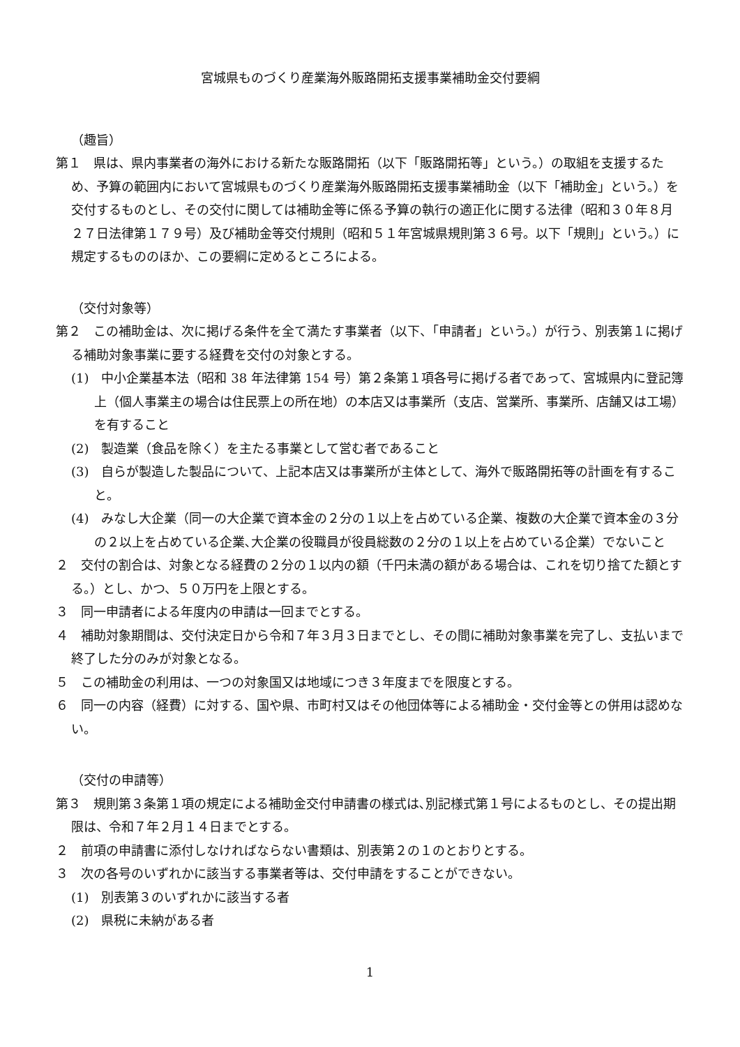宮城県ものづくり産業海外販路開拓支援事業補助金交付要綱
（趣旨）
第１　県は、県内事業者の海外における新たな販路開拓（以下「販路開拓等」という。）の取組を支援するため、予算の範囲内において宮城県ものづくり産業海外販路開拓支援事業補助金（以下「補助金」という。）を交付するものとし、その交付に関しては補助金等に係る予算の執行の適正化に関する法律（昭和３０年８月２７日法律第１７９号）及び補助金等交付規則（昭和５１年宮城県規則第３６号。以下「規則」という。）に規定するもののほか、この要綱に定めるところによる。
（交付対象等）
第２　この補助金は、次に掲げる条件を全て満たす事業者（以下、「申請者」という。）が行う、別表第１に掲げる補助対象事業に要する経費を交付の対象とする。
(1)　中小企業基本法（昭和 38 年法律第 154 号）第２条第１項各号に掲げる者であって、宮城県内に登記簿上（個人事業主の場合は住民票上の所在地）の本店又は事業所（支店、営業所、事業所、店舗又は工場）を有すること
(2)　製造業（食品を除く）を主たる事業として営む者であること
(3)　自らが製造した製品について、上記本店又は事業所が主体として、海外で販路開拓等の計画を有すること。
(4)　みなし大企業（同一の大企業で資本金の２分の１以上を占めている企業、複数の大企業で資本金の３分の２以上を占めている企業､大企業の役職員が役員総数の２分の１以上を占めている企業）でないこと
２　交付の割合は、対象となる経費の２分の１以内の額（千円未満の額がある場合は、これを切り捨てた額とする。）とし、かつ、５０万円を上限とする。
３　同一申請者による年度内の申請は一回までとする。
４　補助対象期間は、交付決定日から令和７年３月３日までとし、その間に補助対象事業を完了し、支払いまで終了した分のみが対象となる。
５　この補助金の利用は、一つの対象国又は地域につき３年度までを限度とする。
６　同一の内容（経費）に対する、国や県、市町村又はその他団体等による補助金・交付金等との併用は認めない。
（交付の申請等）
第３　規則第３条第１項の規定による補助金交付申請書の様式は､別記様式第１号によるものとし、その提出期限は、令和７年２月１４日までとする。
２　前項の申請書に添付しなければならない書類は、別表第２の１のとおりとする。
３　次の各号のいずれかに該当する事業者等は、交付申請をすることができない。
(1)　別表第３のいずれかに該当する者
(2)　県税に未納がある者
1